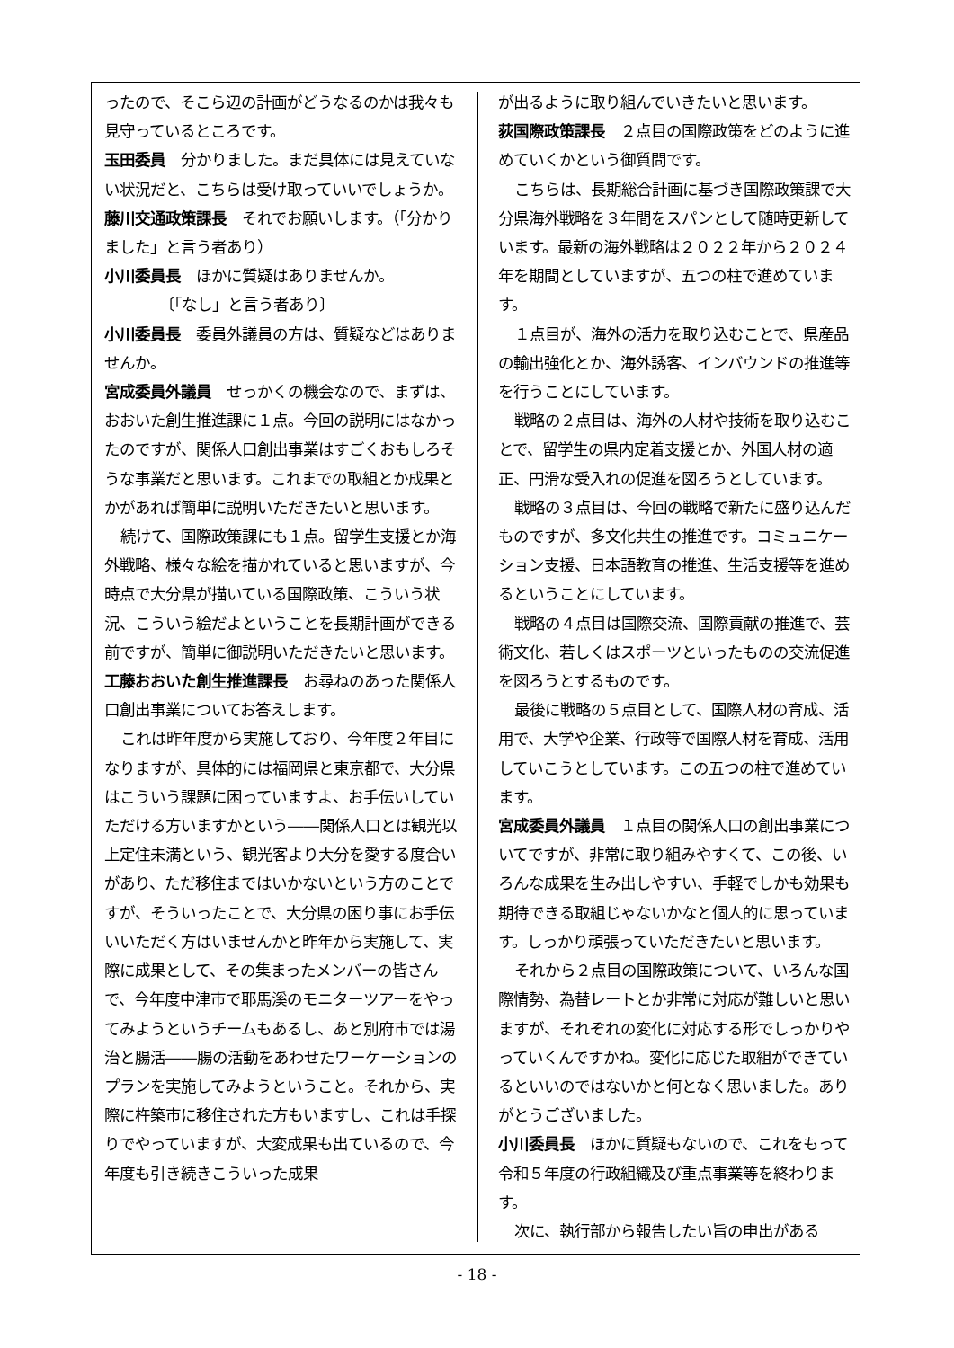ったので、そこら辺の計画がどうなるのかは我々も見守っているところです。
玉田委員　分かりました。まだ具体には見えていない状況だと、こちらは受け取っていいでしょうか。
藤川交通政策課長　それでお願いします。（「分かりました」と言う者あり）
小川委員長　ほかに質疑はありませんか。
〔「なし」と言う者あり〕
小川委員長　委員外議員の方は、質疑などはありませんか。
宮成委員外議員　せっかくの機会なので、まずは、おおいた創生推進課に１点。今回の説明にはなかったのですが、関係人口創出事業はすごくおもしろそうな事業だと思います。これまでの取組とか成果とかがあれば簡単に説明いただきたいと思います。
続けて、国際政策課にも１点。留学生支援とか海外戦略、様々な絵を描かれていると思いますが、今時点で大分県が描いている国際政策、こういう状況、こういう絵だよということを長期計画ができる前ですが、簡単に御説明いただきたいと思います。
工藤おおいた創生推進課長　お尋ねのあった関係人口創出事業についてお答えします。
これは昨年度から実施しており、今年度２年目になりますが、具体的には福岡県と東京都で、大分県はこういう課題に困っていますよ、お手伝いしていただける方いますかという――関係人口とは観光以上定住未満という、観光客より大分を愛する度合いがあり、ただ移住まではいかないという方のことですが、そういったことで、大分県の困り事にお手伝いいただく方はいませんかと昨年から実施して、実際に成果として、その集まったメンバーの皆さんで、今年度中津市で耶馬溪のモニターツアーをやってみようというチームもあるし、あと別府市では湯治と腸活――腸の活動をあわせたワーケーションのプランを実施してみようということ。それから、実際に杵築市に移住された方もいますし、これは手探りでやっていますが、大変成果も出ているので、今年度も引き続きこういった成果
が出るように取り組んでいきたいと思います。
荻国際政策課長　２点目の国際政策をどのように進めていくかという御質問です。
こちらは、長期総合計画に基づき国際政策課で大分県海外戦略を３年間をスパンとして随時更新しています。最新の海外戦略は２０２２年から２０２４年を期間としていますが、五つの柱で進めています。
１点目が、海外の活力を取り込むことで、県産品の輸出強化とか、海外誘客、インバウンドの推進等を行うことにしています。
戦略の２点目は、海外の人材や技術を取り込むことで、留学生の県内定着支援とか、外国人材の適正、円滑な受入れの促進を図ろうとしています。
戦略の３点目は、今回の戦略で新たに盛り込んだものですが、多文化共生の推進です。コミュニケーション支援、日本語教育の推進、生活支援等を進めるということにしています。
戦略の４点目は国際交流、国際貢献の推進で、芸術文化、若しくはスポーツといったものの交流促進を図ろうとするものです。
最後に戦略の５点目として、国際人材の育成、活用で、大学や企業、行政等で国際人材を育成、活用していこうとしています。この五つの柱で進めています。
宮成委員外議員　１点目の関係人口の創出事業についてですが、非常に取り組みやすくて、この後、いろんな成果を生み出しやすい、手軽でしかも効果も期待できる取組じゃないかなと個人的に思っています。しっかり頑張っていただきたいと思います。
それから２点目の国際政策について、いろんな国際情勢、為替レートとか非常に対応が難しいと思いますが、それぞれの変化に対応する形でしっかりやっていくんですかね。変化に応じた取組ができているといいのではないかと何となく思いました。ありがとうございました。
小川委員長　ほかに質疑もないので、これをもって令和５年度の行政組織及び重点事業等を終わります。
次に、執行部から報告したい旨の申出がある
- 18 -